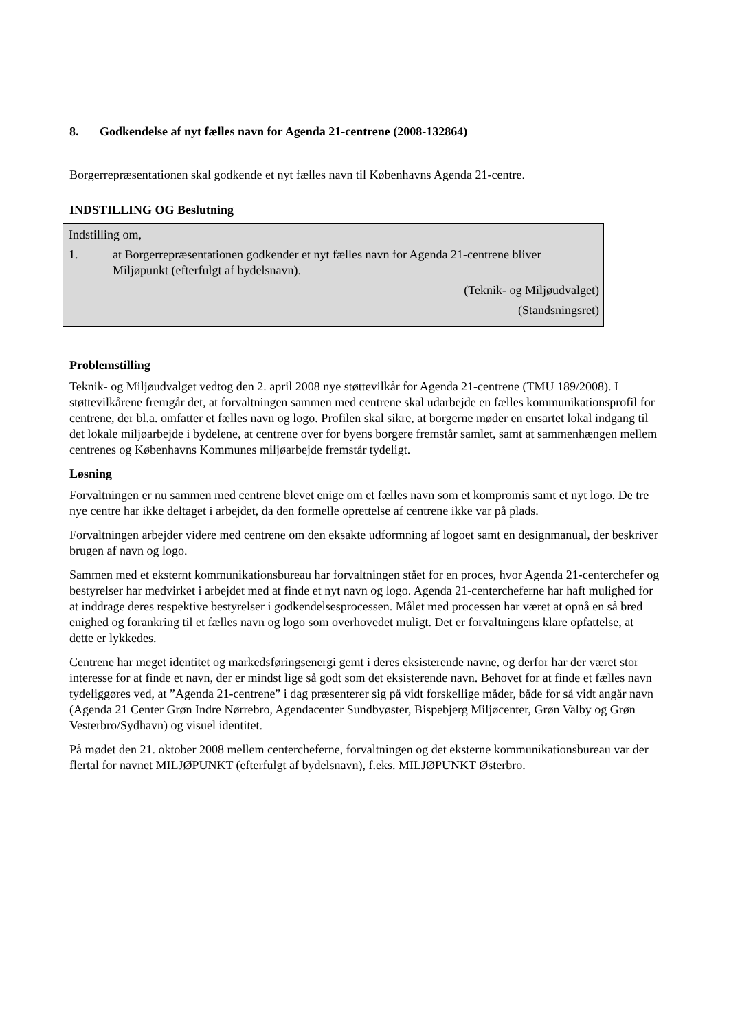8. Godkendelse af nyt fælles navn for Agenda 21-centrene (2008-132864)
Borgerrepræsentationen skal godkende et nyt fælles navn til Københavns Agenda 21-centre.
INDSTILLING OG Beslutning
Indstilling om,
1. at Borgerrepræsentationen godkender et nyt fælles navn for Agenda 21-centrene bliver Miljøpunkt (efterfulgt af bydelsnavn).
(Teknik- og Miljøudvalget)
(Standsningsret)
Problemstilling
Teknik- og Miljøudvalget vedtog den 2. april 2008 nye støttevilkår for Agenda 21-centrene (TMU 189/2008). I støttevilkårene fremgår det, at forvaltningen sammen med centrene skal udarbejde en fælles kommunikationsprofil for centrene, der bl.a. omfatter et fælles navn og logo. Profilen skal sikre, at borgerne møder en ensartet lokal indgang til det lokale miljøarbejde i bydelene, at centrene over for byens borgere fremstår samlet, samt at sammenhængen mellem centrenes og Københavns Kommunes miljøarbejde fremstår tydeligt.
Løsning
Forvaltningen er nu sammen med centrene blevet enige om et fælles navn som et kompromis samt et nyt logo. De tre nye centre har ikke deltaget i arbejdet, da den formelle oprettelse af centrene ikke var på plads.
Forvaltningen arbejder videre med centrene om den eksakte udformning af logoet samt en designmanual, der beskriver brugen af navn og logo.
Sammen med et eksternt kommunikationsbureau har forvaltningen stået for en proces, hvor Agenda 21-centerchefer og bestyrelser har medvirket i arbejdet med at finde et nyt navn og logo. Agenda 21-centercheferne har haft mulighed for at inddrage deres respektive bestyrelser i godkendelsesprocessen. Målet med processen har været at opnå en så bred enighed og forankring til et fælles navn og logo som overhovedet muligt. Det er forvaltningens klare opfattelse, at dette er lykkedes.
Centrene har meget identitet og markedsføringsenergi gemt i deres eksisterende navne, og derfor har der været stor interesse for at finde et navn, der er mindst lige så godt som det eksisterende navn. Behovet for at finde et fælles navn tydeliggøres ved, at ”Agenda 21-centrene” i dag præsenterer sig på vidt forskellige måder, både for så vidt angår navn (Agenda 21 Center Grøn Indre Nørrebro, Agendacenter Sundbyøster, Bispebjerg Miljøcenter, Grøn Valby og Grøn Vesterbro/Sydhavn) og visuel identitet.
På mødet den 21. oktober 2008 mellem centercheferne, forvaltningen og det eksterne kommunikationsbureau var der flertal for navnet MILJØPUNKT (efterfulgt af bydelsnavn), f.eks. MILJØPUNKT Østerbro.